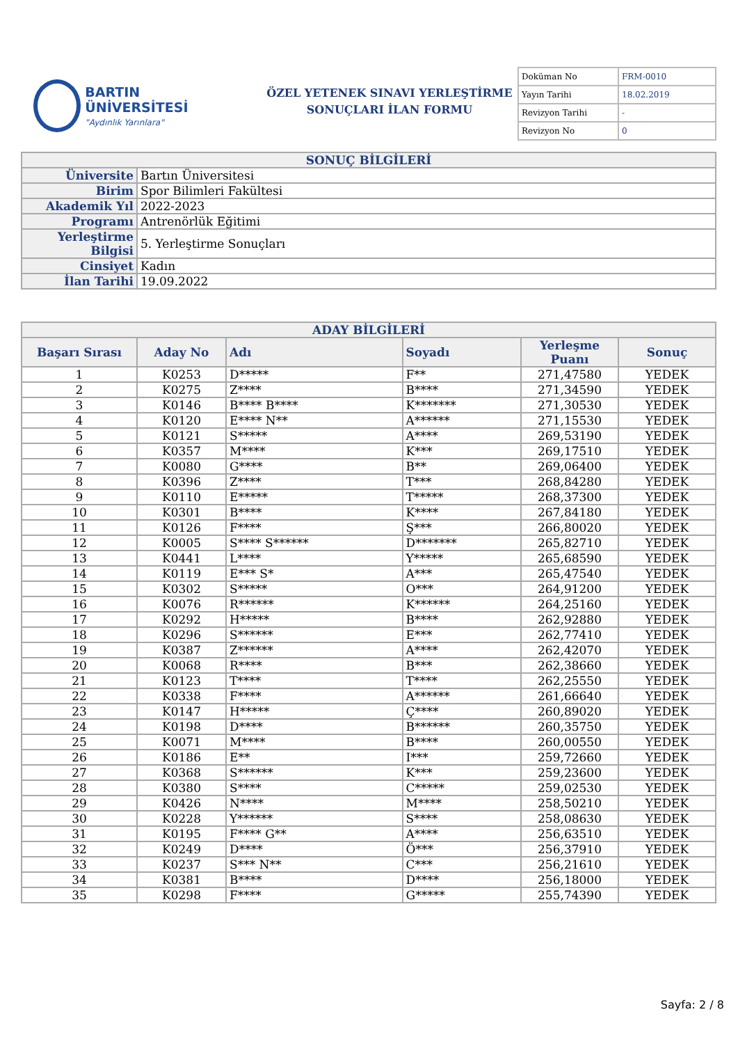BARTIN ÜNİVERSİTESİ
"Aydınlık Yarınlara"
ÖZEL YETENEK SINAVI YERLEŞTİRME
SONUÇLARI İLAN FORMU
| Doküman No | FRM-0010 |
| Yayın Tarihi | 18.02.2019 |
| Revizyon Tarihi | - |
| Revizyon No | 0 |
| SONUÇ BİLGİLERİ | |
| Üniversite | Bartın Üniversitesi |
| Birim | Spor Bilimleri Fakültesi |
| Akademik Yıl | 2022-2023 |
| Programı | Antrenörlük Eğitimi |
| Yerleştirme Bilgisi | 5. Yerleştirme Sonuçları |
| Cinsiyet | Kadın |
| İlan Tarihi | 19.09.2022 |
| ADAY BİLGİLERİ | | | | | |
| Başarı Sırası | Aday No | Adı | Soyadı | Yerleşme Puanı | Sonuç |
| 1 | K0253 | D***** | F** | 271,47580 | YEDEK |
| 2 | K0275 | Z**** | B**** | 271,34590 | YEDEK |
| 3 | K0146 | B**** B**** | K******* | 271,30530 | YEDEK |
| 4 | K0120 | E**** N** | A****** | 271,15530 | YEDEK |
| 5 | K0121 | S***** | A**** | 269,53190 | YEDEK |
| 6 | K0357 | M**** | K*** | 269,17510 | YEDEK |
| 7 | K0080 | G**** | B** | 269,06400 | YEDEK |
| 8 | K0396 | Z**** | T*** | 268,84280 | YEDEK |
| 9 | K0110 | E***** | T***** | 268,37300 | YEDEK |
| 10 | K0301 | B**** | K**** | 267,84180 | YEDEK |
| 11 | K0126 | F**** | Ş*** | 266,80020 | YEDEK |
| 12 | K0005 | S**** S****** | D******* | 265,82710 | YEDEK |
| 13 | K0441 | L**** | Y***** | 265,68590 | YEDEK |
| 14 | K0119 | E*** S* | A*** | 265,47540 | YEDEK |
| 15 | K0302 | S***** | O*** | 264,91200 | YEDEK |
| 16 | K0076 | R****** | K****** | 264,25160 | YEDEK |
| 17 | K0292 | H***** | B**** | 262,92880 | YEDEK |
| 18 | K0296 | S****** | E*** | 262,77410 | YEDEK |
| 19 | K0387 | Z****** | A**** | 262,42070 | YEDEK |
| 20 | K0068 | R**** | B*** | 262,38660 | YEDEK |
| 21 | K0123 | T**** | T**** | 262,25550 | YEDEK |
| 22 | K0338 | F**** | A****** | 261,66640 | YEDEK |
| 23 | K0147 | H***** | Ç**** | 260,89020 | YEDEK |
| 24 | K0198 | D**** | B****** | 260,35750 | YEDEK |
| 25 | K0071 | M**** | B**** | 260,00550 | YEDEK |
| 26 | K0186 | E** | I*** | 259,72660 | YEDEK |
| 27 | K0368 | S****** | K*** | 259,23600 | YEDEK |
| 28 | K0380 | S**** | C***** | 259,02530 | YEDEK |
| 29 | K0426 | N**** | M**** | 258,50210 | YEDEK |
| 30 | K0228 | Y****** | S**** | 258,08630 | YEDEK |
| 31 | K0195 | F**** G** | A**** | 256,63510 | YEDEK |
| 32 | K0249 | D**** | Ö*** | 256,37910 | YEDEK |
| 33 | K0237 | S*** N** | C*** | 256,21610 | YEDEK |
| 34 | K0381 | B**** | D**** | 256,18000 | YEDEK |
| 35 | K0298 | F**** | G***** | 255,74390 | YEDEK |
Sayfa: 2 / 8